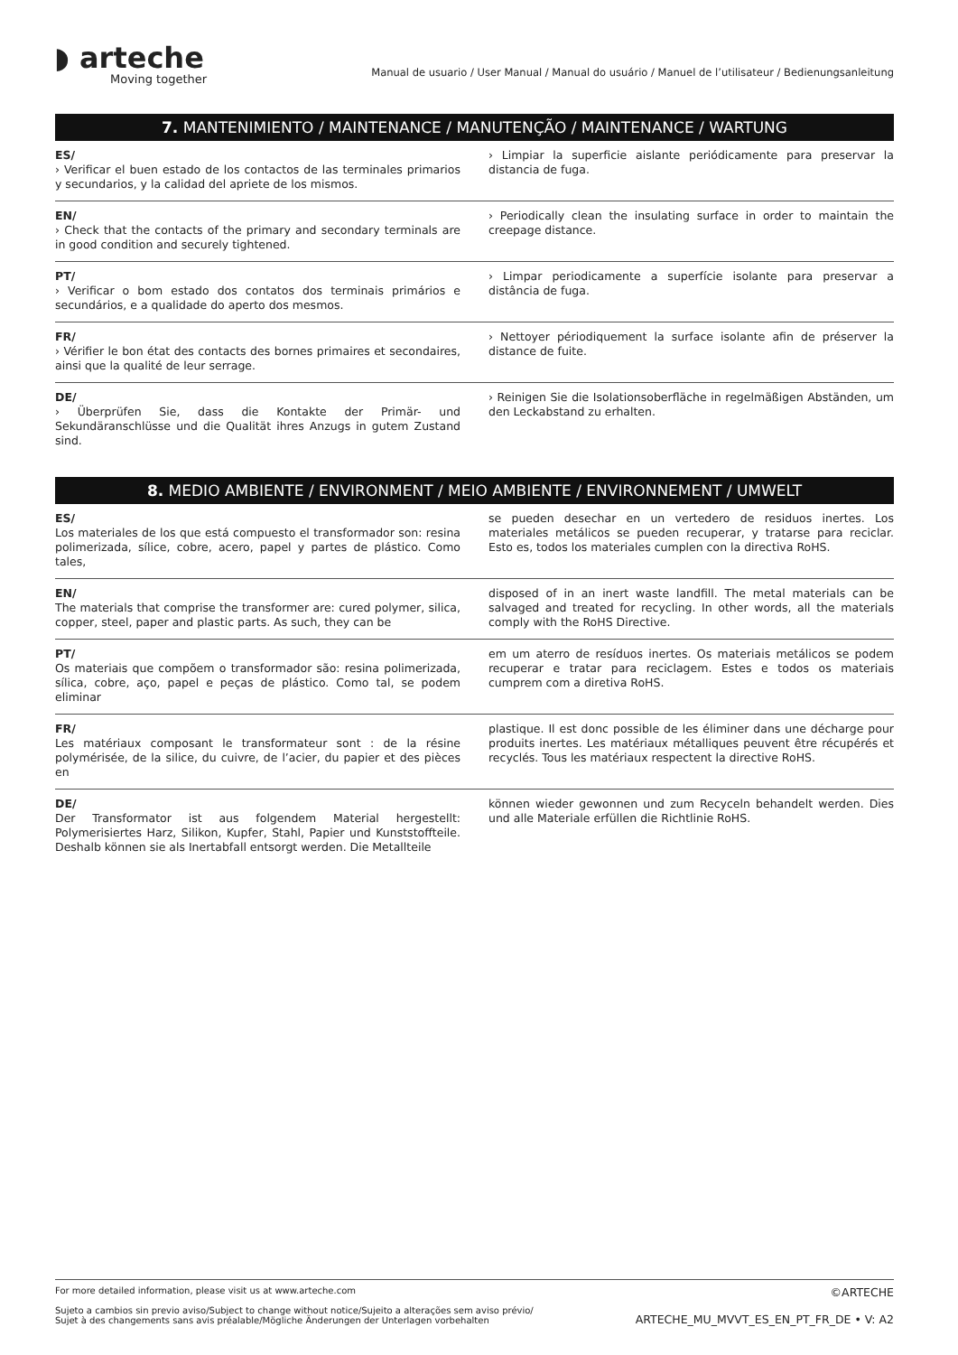◗ arteche
Moving together
Manual de usuario / User Manual / Manual do usuário / Manuel de l’utilisateur / Bedienungsanleitung
7. MANTENIMIENTO / MAINTENANCE / MANUTENÇÃO / MAINTENANCE / WARTUNG
ES/
› Verificar el buen estado de los contactos de las terminales primarios y secundarios, y la calidad del apriete de los mismos.
› Limpiar la superficie aislante periódicamente para preservar la distancia de fuga.
EN/
› Check that the contacts of the primary and secondary terminals are in good condition and securely tightened.
› Periodically clean the insulating surface in order to maintain the creepage distance.
PT/
› Verificar o bom estado dos contatos dos terminais primários e secundários, e a qualidade do aperto dos mesmos.
› Limpar periodicamente a superfície isolante para preservar a distância de fuga.
FR/
› Vérifier le bon état des contacts des bornes primaires et secondaires, ainsi que la qualité de leur serrage.
› Nettoyer périodiquement la surface isolante afin de préserver la distance de fuite.
DE/
› Überprüfen Sie, dass die Kontakte der Primär- und Sekundäranschlüsse und die Qualität ihres Anzugs in gutem Zustand sind.
› Reinigen Sie die Isolationsoberfläche in regelmäßigen Abständen, um den Leckabstand zu erhalten.
8. MEDIO AMBIENTE / ENVIRONMENT / MEIO AMBIENTE / ENVIRONNEMENT / UMWELT
ES/
Los materiales de los que está compuesto el transformador son: resina polimerizada, sílice, cobre, acero, papel y partes de plástico. Como tales,
se pueden desechar en un vertedero de residuos inertes. Los materiales metálicos se pueden recuperar, y tratarse para reciclar. Esto es, todos los materiales cumplen con la directiva RoHS.
EN/
The materials that comprise the transformer are: cured polymer, silica, copper, steel, paper and plastic parts. As such, they can be
disposed of in an inert waste landfill. The metal materials can be salvaged and treated for recycling. In other words, all the materials comply with the RoHS Directive.
PT/
Os materiais que compõem o transformador são: resina polimerizada, sílica, cobre, aço, papel e peças de plástico. Como tal, se podem eliminar
em um aterro de resíduos inertes. Os materiais metálicos se podem recuperar e tratar para reciclagem. Estes e todos os materiais cumprem com a diretiva RoHS.
FR/
Les matériaux composant le transformateur sont : de la résine polymérisée, de la silice, du cuivre, de l’acier, du papier et des pièces en
plastique. Il est donc possible de les éliminer dans une décharge pour produits inertes. Les matériaux métalliques peuvent être récupérés et recyclés. Tous les matériaux respectent la directive RoHS.
DE/
Der Transformator ist aus folgendem Material hergestellt: Polymerisiertes Harz, Silikon, Kupfer, Stahl, Papier und Kunststoffteile. Deshalb können sie als Inertabfall entsorgt werden. Die Metallteile
können wieder gewonnen und zum Recyceln behandelt werden. Dies und alle Materiale erfüllen die Richtlinie RoHS.
For more detailed information, please visit us at www.arteche.com
Sujeto a cambios sin previo aviso/Subject to change without notice/Sujeito a alterações sem aviso prévio/
Sujet à des changements sans avis préalable/Mögliche Änderungen der Unterlagen vorbehalten
©ARTECHE
ARTECHE_MU_MVVT_ES_EN_PT_FR_DE • V: A2